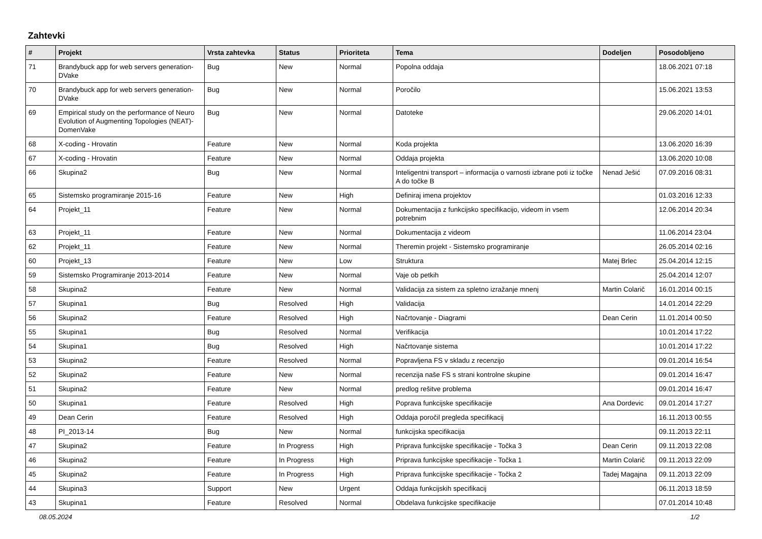Zahtevki
| # | Projekt | Vrsta zahtevka | Status | Prioriteta | Tema | Dodeljen | Posodobljeno |
| --- | --- | --- | --- | --- | --- | --- | --- |
| 71 | Brandybuck app for web servers generation-DVake | Bug | New | Normal | Popolna oddaja | | 18.06.2021 07:18 |
| 70 | Brandybuck app for web servers generation-DVake | Bug | New | Normal | Poročilo | | 15.06.2021 13:53 |
| 69 | Empirical study on the performance of Neuro Evolution of Augmenting Topologies (NEAT)-DomenVake | Bug | New | Normal | Datoteke | | 29.06.2020 14:01 |
| 68 | X-coding - Hrovatin | Feature | New | Normal | Koda projekta | | 13.06.2020 16:39 |
| 67 | X-coding - Hrovatin | Feature | New | Normal | Oddaja projekta | | 13.06.2020 10:08 |
| 66 | Skupina2 | Bug | New | Normal | Inteligentni transport – informacija o varnosti izbrane poti iz točke A do točke B | Nenad Ješić | 07.09.2016 08:31 |
| 65 | Sistemsko programiranje 2015-16 | Feature | New | High | Definiraj imena projektov | | 01.03.2016 12:33 |
| 64 | Projekt_11 | Feature | New | Normal | Dokumentacija z funkcijsko specifikacijo, videom in vsem potrebnim | | 12.06.2014 20:34 |
| 63 | Projekt_11 | Feature | New | Normal | Dokumentacija z videom | | 11.06.2014 23:04 |
| 62 | Projekt_11 | Feature | New | Normal | Theremin projekt - Sistemsko programiranje | | 26.05.2014 02:16 |
| 60 | Projekt_13 | Feature | New | Low | Struktura | Matej Brlec | 25.04.2014 12:15 |
| 59 | Sistemsko Programiranje 2013-2014 | Feature | New | Normal | Vaje ob petkih | | 25.04.2014 12:07 |
| 58 | Skupina2 | Feature | New | Normal | Validacija za sistem za spletno izražanje mnenj | Martin Colarič | 16.01.2014 00:15 |
| 57 | Skupina1 | Bug | Resolved | High | Validacija | | 14.01.2014 22:29 |
| 56 | Skupina2 | Feature | Resolved | High | Načrtovanje - Diagrami | Dean Cerin | 11.01.2014 00:50 |
| 55 | Skupina1 | Bug | Resolved | Normal | Verifikacija | | 10.01.2014 17:22 |
| 54 | Skupina1 | Bug | Resolved | High | Načrtovanje sistema | | 10.01.2014 17:22 |
| 53 | Skupina2 | Feature | Resolved | Normal | Popravljena FS v skladu z recenzijo | | 09.01.2014 16:54 |
| 52 | Skupina2 | Feature | New | Normal | recenzija naše FS s strani kontrolne skupine | | 09.01.2014 16:47 |
| 51 | Skupina2 | Feature | New | Normal | predlog rešitve problema | | 09.01.2014 16:47 |
| 50 | Skupina1 | Feature | Resolved | High | Poprava funkcijske specifikacije | Ana Dordevic | 09.01.2014 17:27 |
| 49 | Dean Cerin | Feature | Resolved | High | Oddaja poročil pregleda specifikacij | | 16.11.2013 00:55 |
| 48 | PI_2013-14 | Bug | New | Normal | funkcijska specifikacija | | 09.11.2013 22:11 |
| 47 | Skupina2 | Feature | In Progress | High | Priprava funkcijske specifikacije - Točka 3 | Dean Cerin | 09.11.2013 22:08 |
| 46 | Skupina2 | Feature | In Progress | High | Priprava funkcijske specifikacije - Točka 1 | Martin Colarič | 09.11.2013 22:09 |
| 45 | Skupina2 | Feature | In Progress | High | Priprava funkcijske specifikacije - Točka 2 | Tadej Magajna | 09.11.2013 22:09 |
| 44 | Skupina3 | Support | New | Urgent | Oddaja funkcijskih specifikacij | | 06.11.2013 18:59 |
| 43 | Skupina1 | Feature | Resolved | Normal | Obdelava funkcijske specifikacije | | 07.01.2014 10:48 |
08.05.2024 1/2